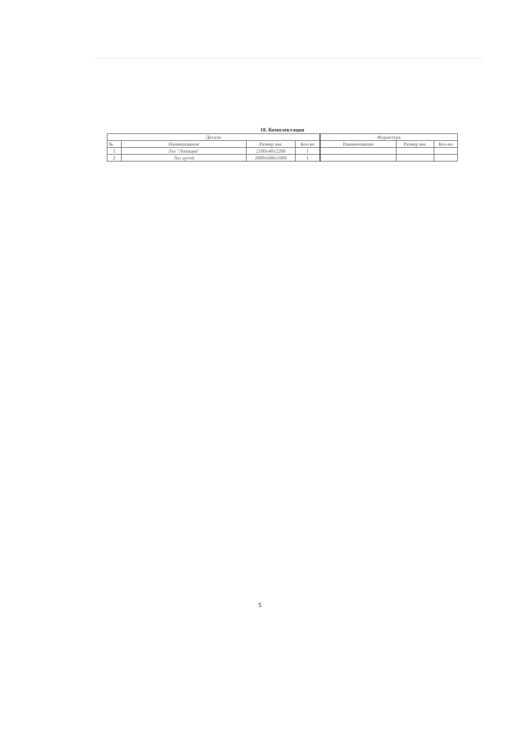18. Комплектация
| Детали | | | | Фурнитура | | |
| --- | --- | --- | --- | --- | --- | --- |
| № | Наименование | Размер мм. | Кол-во | Наименование | Размер мм. | Кол-во |
| 1 | Лаз "Лошадка" | 2100x40x2200 | 1 | | | |
| 2 | Лаз дугой | 2000x600x1600 | 1 | | | |
5